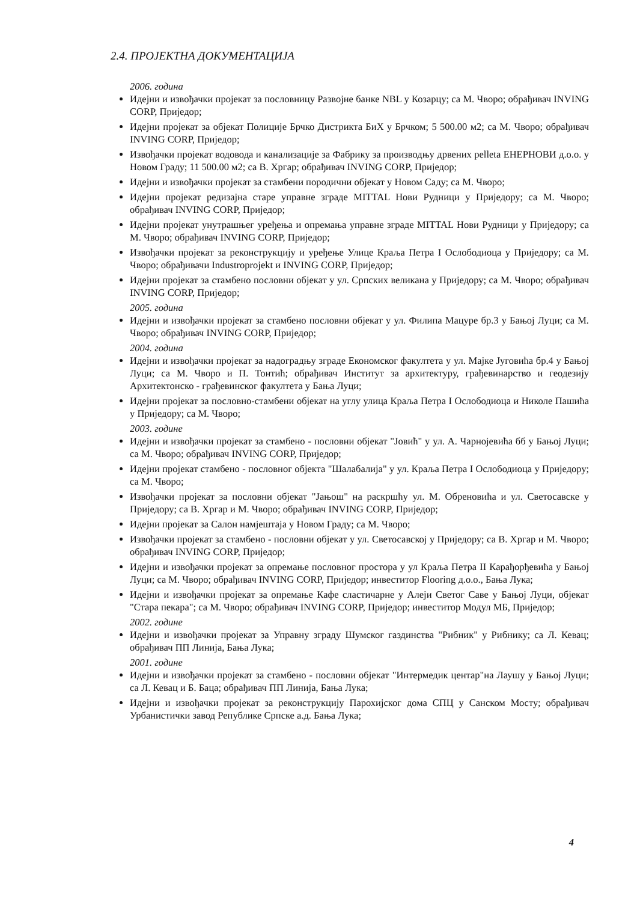2.4. ПРОЈЕКТНА ДОКУМЕНТАЦИЈА
2006. година
Идејни и извођачки пројекат за пословницу Развојне банке NBL у Козарцу; са М. Чворо; обрађивач INVING CORP, Приједор;
Идејни пројекат за објекат Полиције Брчко Дистрикта БиХ у Брчком; 5 500.00 м2; са М. Чворо; обрађивач INVING CORP, Приједор;
Извођачки пројекат водовода и канализације за Фабрику за производњу дрвених pelleta ЕНЕРНОВИ д.о.о. у Новом Граду; 11 500.00 м2; са В. Хргар; обрађивач INVING CORP, Приједор;
Идејни и извођачки пројекат за стамбени породични објекат у Новом Саду; са М. Чворо;
Идејни пројекат редизајна старе управне зграде MITTAL Нови Рудници у Приједору; са М. Чворо; обрађивач INVING CORP, Приједор;
Идејни пројекат унутрашњег уређења и опремања управне зграде MITTAL Нови Рудници у Приједору; са М. Чворо; обрађивач INVING CORP, Приједор;
Извођачки пројекат за реконструкцију и уређење Улице Краља Петра I Ослободиоца у Приједору; са М. Чворо; обрађивачи Industroprojekt и INVING CORP, Приједор;
Идејни пројекат за стамбено пословни објекат у ул. Српских великана у Приједору; са М. Чворо; обрађивач INVING CORP, Приједор;
2005. година
Идејни и извођачки пројекат за стамбено пословни објекат у ул. Филипа Мацуре бр.3 у Бањој Луци; са М. Чворо; обрађивач INVING CORP, Приједор;
2004. година
Идејни и извођачки пројекат за надоградњу зграде Економског факултета у ул. Мајке Југовића бр.4 у Бањој Луци; са М. Чворо и П. Тонтић; обрађивач Институт за архитектуру, грађевинарство и геодезију Архитектонско - грађевинског факултета у Бања Луци;
Идејни пројекат за пословно-стамбени објекат на углу улица Краља Петра I Ослободиоца и Николе Пашића у Приједору; са М. Чворо;
2003. године
Идејни и извођачки пројекат за стамбено - пословни објекат "Јовић" у ул. А. Чарнојевића бб у Бањој Луци; са М. Чворо; обрађивач INVING CORP, Приједор;
Идејни пројекат стамбено - пословног објекта "Шалабалија" у ул. Краља Петра I Ослободиоца у Приједору; са М. Чворо;
Извођачки пројекат за пословни објекат "Јањош" на раскршћу ул. М. Обреновића и ул. Светосавске у Приједору; са В. Хргар и М. Чворо; обрађивач INVING CORP, Приједор;
Идејни пројекат за Салон намјештаја у Новом Граду; са М. Чворо;
Извођачки пројекат за стамбено - пословни објекат у ул. Светосавској у Приједору; са В. Хргар и М. Чворо; обрађивач INVING CORP, Приједор;
Идејни и извођачки пројекат за опремање пословног простора у ул Краља Петра II Карађорђевића у Бањој Луци; са М. Чворо; обрађивач INVING CORP, Приједор; инвеститор Flooring д.о.о., Бања Лука;
Идејни и извођачки пројекат за опремање Кафе сластичарне у Алеји Светог Саве у Бањој Луци, објекат "Стара пекара"; са М. Чворо; обрађивач INVING CORP, Приједор; инвеститор Модул МБ, Приједор;
2002. године
Идејни и извођачки пројекат за Управну зграду Шумског газдинства "Рибник" у Рибнику; са Л. Кевац; обрађивач ПП Линија, Бања Лука;
2001. године
Идејни и извођачки пројекат за стамбено - пословни објекат "Интермедик центар"на Лаушу у Бањој Луци; са Л. Кевац и Б. Баца; обрађивач ПП Линија, Бања Лука;
Идејни и извођачки пројекат за реконструкцију Парохијског дома СПЦ у Санском Мосту; обрађивач Урбанистички завод Републике Српске а.д. Бања Лука;
4